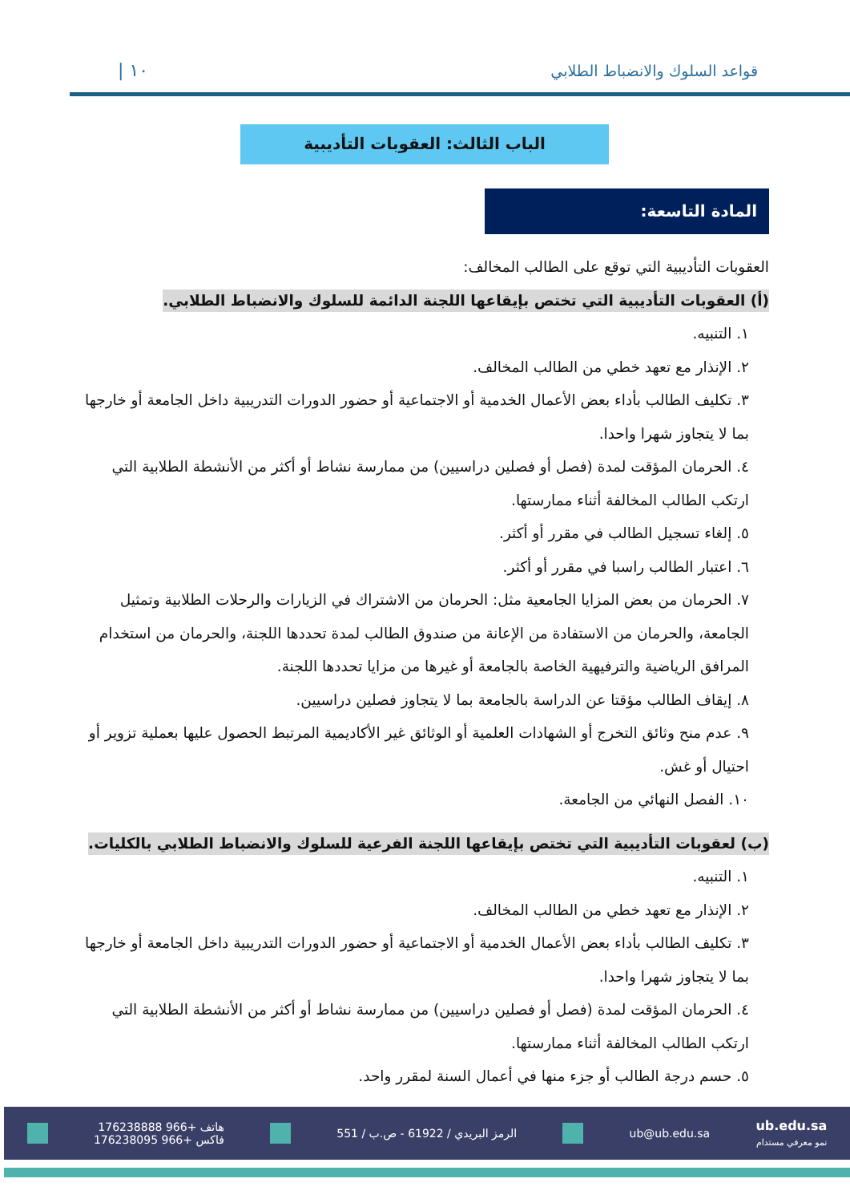قواعد السلوك والانضباط الطلابي
١٠ |
الباب الثالث: العقوبات التأديبية
المادة التاسعة:
العقوبات التأديبية التي توقع على الطالب المخالف:
(أ) العقوبات التأديبية التي تختص بإيقاعها اللجنة الدائمة للسلوك والانضباط الطلابي.
١. التنبيه.
٢. الإنذار مع تعهد خطي من الطالب المخالف.
٣. تكليف الطالب بأداء بعض الأعمال الخدمية أو الاجتماعية أو حضور الدورات التدريبية داخل الجامعة أو خارجها بما لا يتجاوز شهرا واحدا.
٤. الحرمان المؤقت لمدة (فصل أو فصلين دراسيين) من ممارسة نشاط أو أكثر من الأنشطة الطلابية التي ارتكب الطالب المخالفة أثناء ممارستها.
٥. إلغاء تسجيل الطالب في مقرر أو أكثر.
٦. اعتبار الطالب راسبا في مقرر أو أكثر.
٧. الحرمان من بعض المزايا الجامعية مثل: الحرمان من الاشتراك في الزيارات والرحلات الطلابية وتمثيل الجامعة، والحرمان من الاستفادة من الإعانة من صندوق الطالب لمدة تحددها اللجنة، والحرمان من استخدام المرافق الرياضية والترفيهية الخاصة بالجامعة أو غيرها من مزايا تحددها اللجنة.
٨. إيقاف الطالب مؤقتا عن الدراسة بالجامعة بما لا يتجاوز فصلين دراسيين.
٩. عدم منح وثائق التخرج أو الشهادات العلمية أو الوثائق غير الأكاديمية المرتبط الحصول عليها بعملية تزوير أو احتيال أو غش.
١٠. الفصل النهائي من الجامعة.
(ب) لعقوبات التأديبية التي تختص بإيقاعها اللجنة الفرعية للسلوك والانضباط الطلابي بالكليات.
١. التنبيه.
٢. الإنذار مع تعهد خطي من الطالب المخالف.
٣. تكليف الطالب بأداء بعض الأعمال الخدمية أو الاجتماعية أو حضور الدورات التدريبية داخل الجامعة أو خارجها بما لا يتجاوز شهرا واحدا.
٤. الحرمان المؤقت لمدة (فصل أو فصلين دراسيين) من ممارسة نشاط أو أكثر من الأنشطة الطلابية التي ارتكب الطالب المخالفة أثناء ممارستها.
٥. حسم درجة الطالب أو جزء منها في أعمال السنة لمقرر واحد.
ub.edu.sa
نمو معرفي مستدام
ub@ub.edu.sa
الرمز البريدي / 61922 - ص.ب / 551
هاتف +966 176238888
فاكس +966 176238095